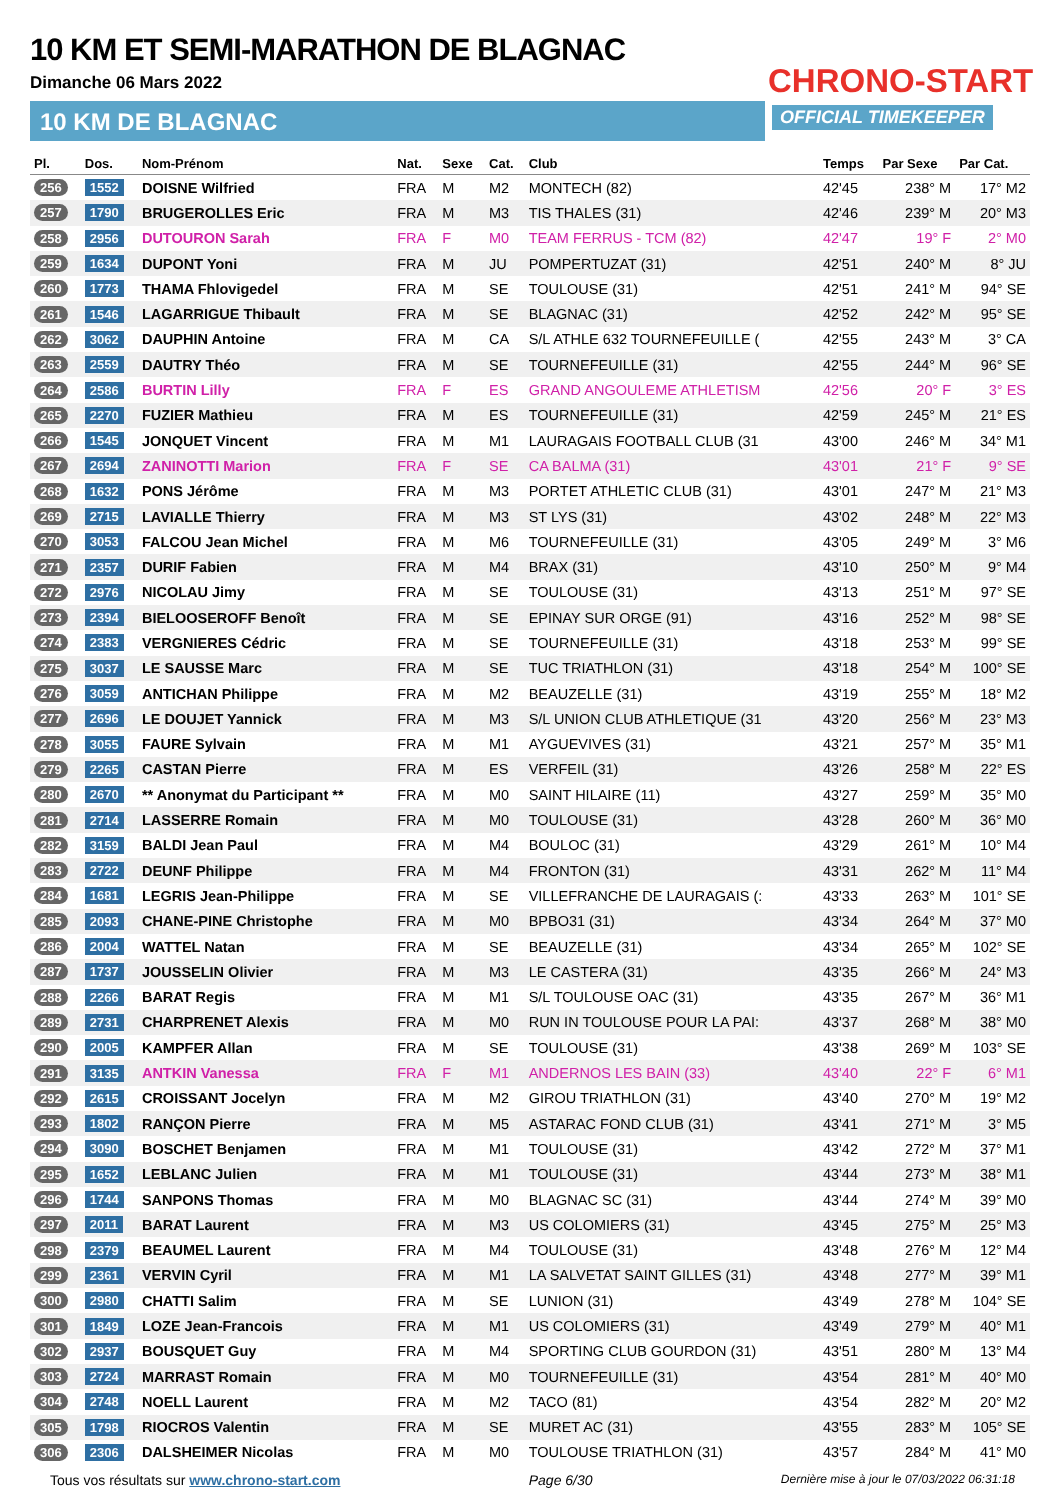10 KM ET SEMI-MARATHON DE BLAGNAC
Dimanche 06 Mars 2022
10 KM DE BLAGNAC
CHRONO-START
OFFICIAL TIMEKEEPER
| Pl. | Dos. | Nom-Prénom | Nat. | Sexe | Cat. | Club | Temps | Par Sexe | Par Cat. |
| --- | --- | --- | --- | --- | --- | --- | --- | --- | --- |
| 256 | 1552 | DOISNE Wilfried | FRA | M | M2 | MONTECH (82) | 42'45 | 238° M | 17° M2 |
| 257 | 1790 | BRUGEROLLES Eric | FRA | M | M3 | TIS THALES (31) | 42'46 | 239° M | 20° M3 |
| 258 | 2956 | DUTOURON Sarah | FRA | F | M0 | TEAM FERRUS - TCM (82) | 42'47 | 19° F | 2° M0 |
| 259 | 1634 | DUPONT Yoni | FRA | M | JU | POMPERTUZAT (31) | 42'51 | 240° M | 8° JU |
| 260 | 1773 | THAMA Fhlovigedel | FRA | M | SE | TOULOUSE (31) | 42'51 | 241° M | 94° SE |
| 261 | 1546 | LAGARRIGUE Thibault | FRA | M | SE | BLAGNAC (31) | 42'52 | 242° M | 95° SE |
| 262 | 3062 | DAUPHIN Antoine | FRA | M | CA | S/L ATHLE 632 TOURNEFEUILLE ( | 42'55 | 243° M | 3° CA |
| 263 | 2559 | DAUTRY Théo | FRA | M | SE | TOURNEFEUILLE (31) | 42'55 | 244° M | 96° SE |
| 264 | 2586 | BURTIN Lilly | FRA | F | ES | GRAND ANGOULEME ATHLETISM | 42'56 | 20° F | 3° ES |
| 265 | 2270 | FUZIER Mathieu | FRA | M | ES | TOURNEFEUILLE (31) | 42'59 | 245° M | 21° ES |
| 266 | 1545 | JONQUET Vincent | FRA | M | M1 | LAURAGAIS FOOTBALL CLUB (31 | 43'00 | 246° M | 34° M1 |
| 267 | 2694 | ZANINOTTI Marion | FRA | F | SE | CA BALMA (31) | 43'01 | 21° F | 9° SE |
| 268 | 1632 | PONS Jérôme | FRA | M | M3 | PORTET ATHLETIC CLUB (31) | 43'01 | 247° M | 21° M3 |
| 269 | 2715 | LAVIALLE Thierry | FRA | M | M3 | ST LYS (31) | 43'02 | 248° M | 22° M3 |
| 270 | 3053 | FALCOU Jean Michel | FRA | M | M6 | TOURNEFEUILLE (31) | 43'05 | 249° M | 3° M6 |
| 271 | 2357 | DURIF Fabien | FRA | M | M4 | BRAX (31) | 43'10 | 250° M | 9° M4 |
| 272 | 2976 | NICOLAU Jimy | FRA | M | SE | TOULOUSE (31) | 43'13 | 251° M | 97° SE |
| 273 | 2394 | BIELOOSEROFF Benoît | FRA | M | SE | EPINAY SUR ORGE (91) | 43'16 | 252° M | 98° SE |
| 274 | 2383 | VERGNIERES Cédric | FRA | M | SE | TOURNEFEUILLE (31) | 43'18 | 253° M | 99° SE |
| 275 | 3037 | LE SAUSSE Marc | FRA | M | SE | TUC TRIATHLON (31) | 43'18 | 254° M | 100° SE |
| 276 | 3059 | ANTICHAN Philippe | FRA | M | M2 | BEAUZELLE (31) | 43'19 | 255° M | 18° M2 |
| 277 | 2696 | LE DOUJET Yannick | FRA | M | M3 | S/L UNION CLUB ATHLETIQUE (31 | 43'20 | 256° M | 23° M3 |
| 278 | 3055 | FAURE Sylvain | FRA | M | M1 | AYGUEVIVES (31) | 43'21 | 257° M | 35° M1 |
| 279 | 2265 | CASTAN Pierre | FRA | M | ES | VERFEIL (31) | 43'26 | 258° M | 22° ES |
| 280 | 2670 | ** Anonymat du Participant ** | FRA | M | M0 | SAINT HILAIRE (11) | 43'27 | 259° M | 35° M0 |
| 281 | 2714 | LASSERRE Romain | FRA | M | M0 | TOULOUSE (31) | 43'28 | 260° M | 36° M0 |
| 282 | 3159 | BALDI Jean Paul | FRA | M | M4 | BOULOC (31) | 43'29 | 261° M | 10° M4 |
| 283 | 2722 | DEUNF Philippe | FRA | M | M4 | FRONTON (31) | 43'31 | 262° M | 11° M4 |
| 284 | 1681 | LEGRIS Jean-Philippe | FRA | M | SE | VILLEFRANCHE DE LAURAGAIS (: | 43'33 | 263° M | 101° SE |
| 285 | 2093 | CHANE-PINE Christophe | FRA | M | M0 | BPBO31 (31) | 43'34 | 264° M | 37° M0 |
| 286 | 2004 | WATTEL Natan | FRA | M | SE | BEAUZELLE (31) | 43'34 | 265° M | 102° SE |
| 287 | 1737 | JOUSSELIN Olivier | FRA | M | M3 | LE CASTERA (31) | 43'35 | 266° M | 24° M3 |
| 288 | 2266 | BARAT Regis | FRA | M | M1 | S/L TOULOUSE OAC (31) | 43'35 | 267° M | 36° M1 |
| 289 | 2731 | CHARPRENET Alexis | FRA | M | M0 | RUN IN TOULOUSE POUR LA PAI: | 43'37 | 268° M | 38° M0 |
| 290 | 2005 | KAMPFER Allan | FRA | M | SE | TOULOUSE (31) | 43'38 | 269° M | 103° SE |
| 291 | 3135 | ANTKIN Vanessa | FRA | F | M1 | ANDERNOS LES BAIN (33) | 43'40 | 22° F | 6° M1 |
| 292 | 2615 | CROISSANT Jocelyn | FRA | M | M2 | GIROU TRIATHLON (31) | 43'40 | 270° M | 19° M2 |
| 293 | 1802 | RANÇON Pierre | FRA | M | M5 | ASTARAC FOND CLUB (31) | 43'41 | 271° M | 3° M5 |
| 294 | 3090 | BOSCHET Benjamen | FRA | M | M1 | TOULOUSE (31) | 43'42 | 272° M | 37° M1 |
| 295 | 1652 | LEBLANC Julien | FRA | M | M1 | TOULOUSE (31) | 43'44 | 273° M | 38° M1 |
| 296 | 1744 | SANPONS Thomas | FRA | M | M0 | BLAGNAC SC (31) | 43'44 | 274° M | 39° M0 |
| 297 | 2011 | BARAT Laurent | FRA | M | M3 | US COLOMIERS (31) | 43'45 | 275° M | 25° M3 |
| 298 | 2379 | BEAUMEL Laurent | FRA | M | M4 | TOULOUSE (31) | 43'48 | 276° M | 12° M4 |
| 299 | 2361 | VERVIN Cyril | FRA | M | M1 | LA SALVETAT SAINT GILLES (31) | 43'48 | 277° M | 39° M1 |
| 300 | 2980 | CHATTI Salim | FRA | M | SE | LUNION (31) | 43'49 | 278° M | 104° SE |
| 301 | 1849 | LOZE Jean-Francois | FRA | M | M1 | US COLOMIERS (31) | 43'49 | 279° M | 40° M1 |
| 302 | 2937 | BOUSQUET Guy | FRA | M | M4 | SPORTING CLUB GOURDON (31) | 43'51 | 280° M | 13° M4 |
| 303 | 2724 | MARRAST Romain | FRA | M | M0 | TOURNEFEUILLE (31) | 43'54 | 281° M | 40° M0 |
| 304 | 2748 | NOELL Laurent | FRA | M | M2 | TACO (81) | 43'54 | 282° M | 20° M2 |
| 305 | 1798 | RIOCROS Valentin | FRA | M | SE | MURET AC (31) | 43'55 | 283° M | 105° SE |
| 306 | 2306 | DALSHEIMER Nicolas | FRA | M | M0 | TOULOUSE TRIATHLON (31) | 43'57 | 284° M | 41° M0 |
Tous vos résultats sur www.chrono-start.com Page 6/30 Dernière mise à jour le 07/03/2022 06:31:18